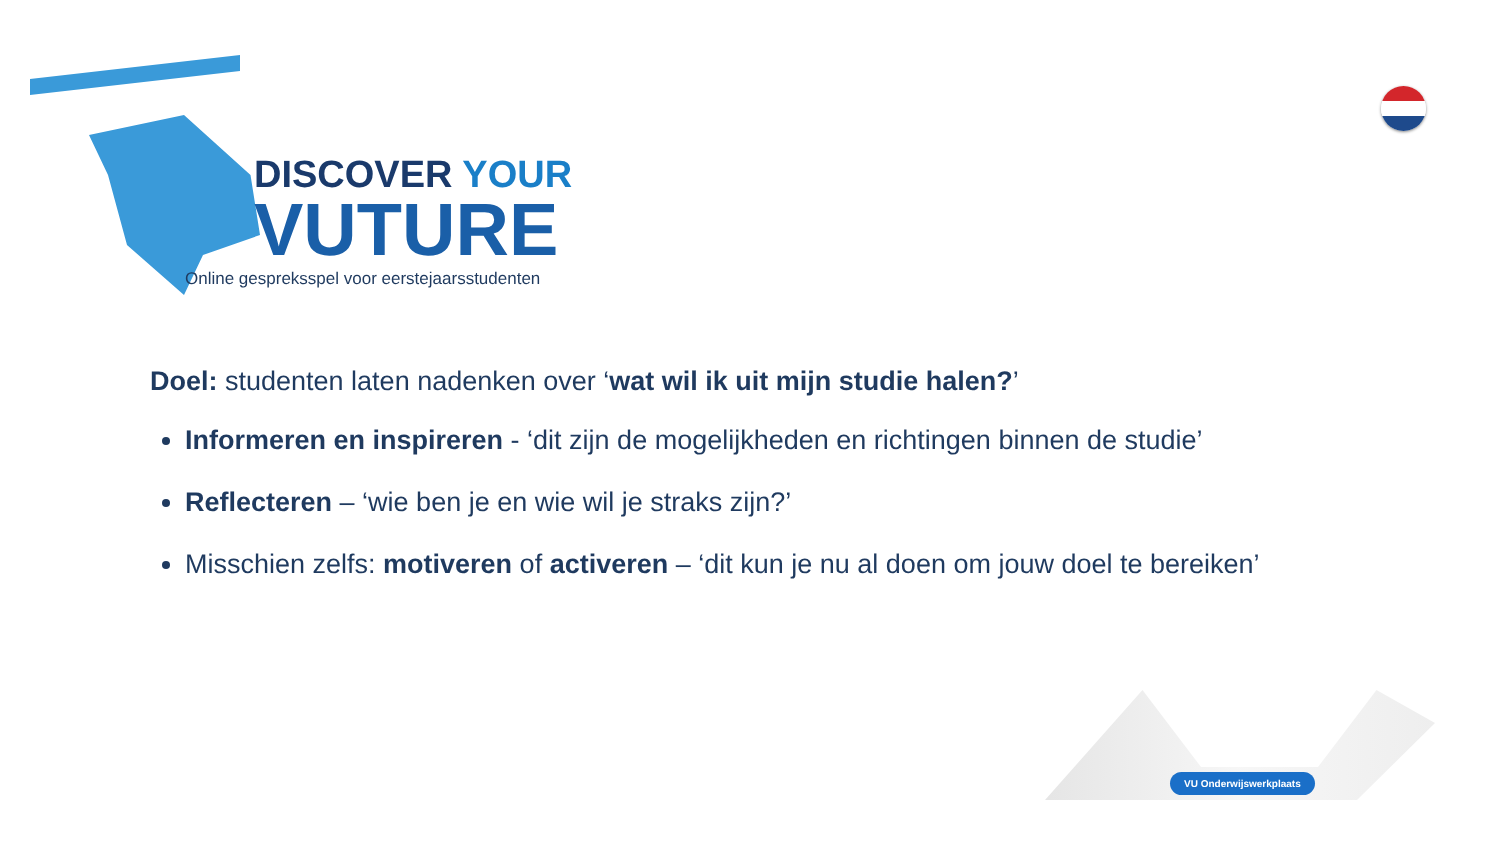DISCOVER YOUR
VUTURE
Online gespreksspel voor eerstejaarsstudenten
Doel: studenten laten nadenken over ‘wat wil ik uit mijn studie halen?’
Informeren en inspireren - ‘dit zijn de mogelijkheden en richtingen binnen de studie’
Reflecteren – ‘wie ben je en wie wil je straks zijn?’
Misschien zelfs: motiveren of activeren – ‘dit kun je nu al doen om jouw doel te bereiken’
VU Onderwijswerkplaats